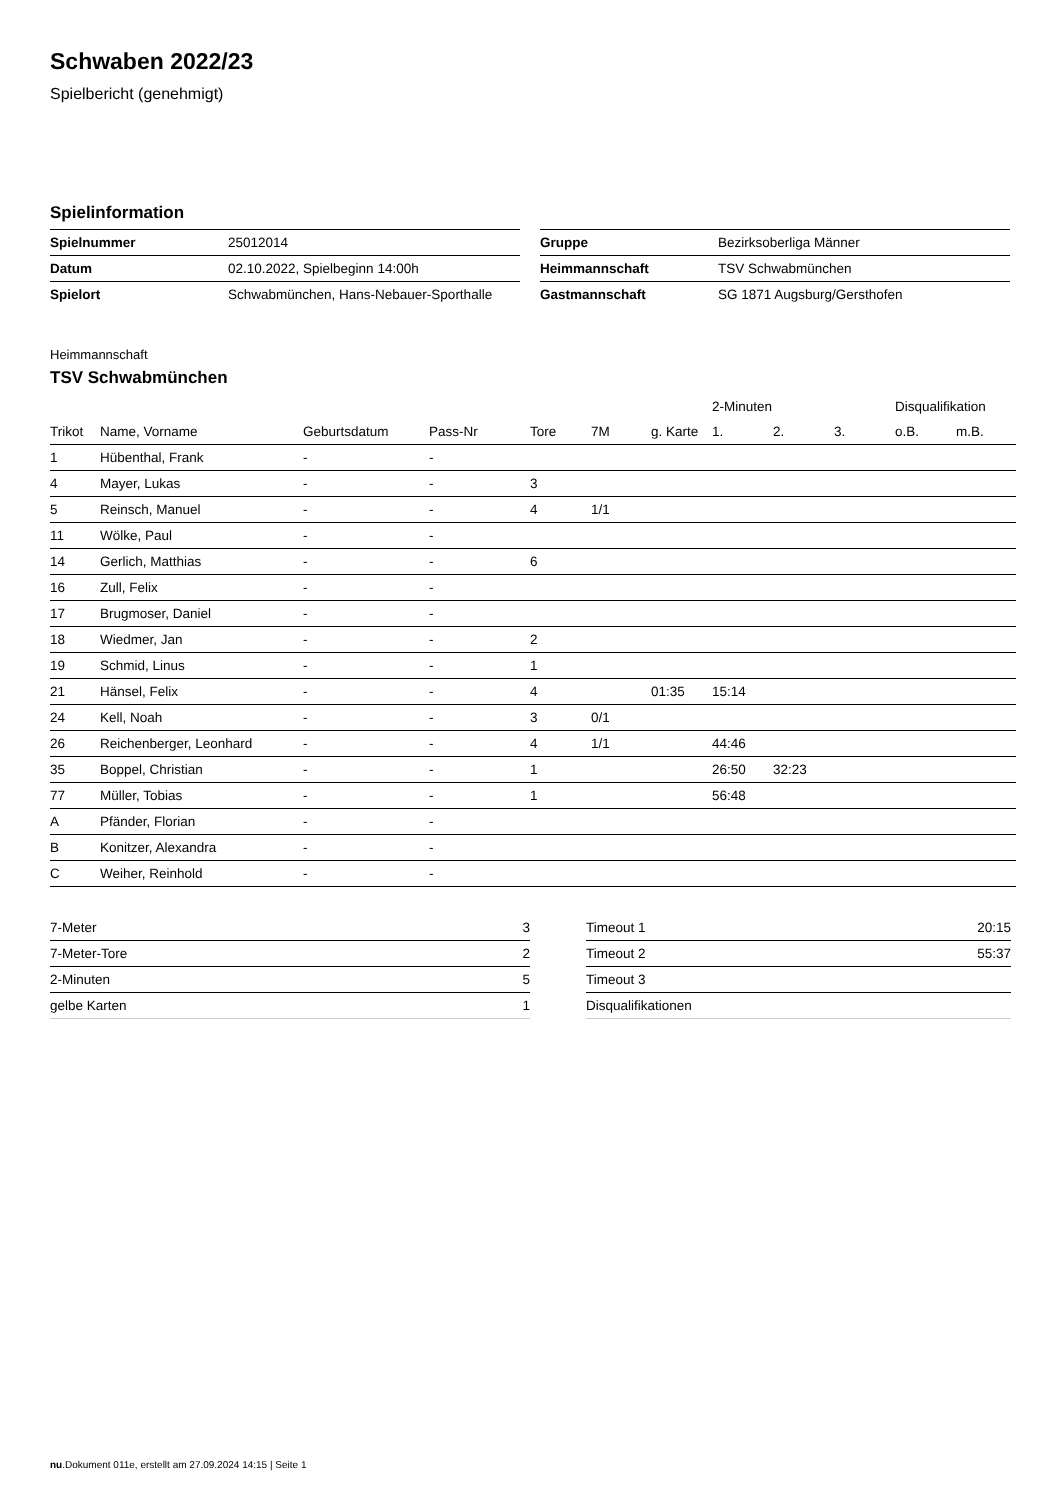Schwaben 2022/23
Spielbericht (genehmigt)
Spielinformation
| Spielnummer | 25012014 |
| Datum | 02.10.2022, Spielbeginn 14:00h |
| Spielort | Schwabmünchen, Hans-Nebauer-Sporthalle |
| Gruppe | Bezirksoberliga Männer |
| Heimmannschaft | TSV Schwabmünchen |
| Gastmannschaft | SG 1871 Augsburg/Gersthofen |
Heimmannschaft
TSV Schwabmünchen
| | | | | | | | 2-Minuten | | | Disqualifikation | |
| --- | --- | --- | --- | --- | --- | --- | --- | --- | --- | --- | --- |
| Trikot | Name, Vorname | Geburtsdatum | Pass-Nr | Tore | 7M | g. Karte | 1. | 2. | 3. | o.B. | m.B. |
| 1 | Hübenthal, Frank | - | - | | | | | | | | |
| 4 | Mayer, Lukas | - | - | 3 | | | | | | | |
| 5 | Reinsch, Manuel | - | - | 4 | 1/1 | | | | | | |
| 11 | Wölke, Paul | - | - | | | | | | | | |
| 14 | Gerlich, Matthias | - | - | 6 | | | | | | | |
| 16 | Zull, Felix | - | - | | | | | | | | |
| 17 | Brugmoser, Daniel | - | - | | | | | | | | |
| 18 | Wiedmer, Jan | - | - | 2 | | | | | | | |
| 19 | Schmid, Linus | - | - | 1 | | | | | | | |
| 21 | Hänsel, Felix | - | - | 4 | | 01:35 | 15:14 | | | | |
| 24 | Kell, Noah | - | - | 3 | 0/1 | | | | | | |
| 26 | Reichenberger, Leonhard | - | - | 4 | 1/1 | | 44:46 | | | | |
| 35 | Boppel, Christian | - | - | 1 | | | 26:50 | 32:23 | | | |
| 77 | Müller, Tobias | - | - | 1 | | | 56:48 | | | | |
| A | Pfänder, Florian | - | - | | | | | | | | |
| B | Konitzer, Alexandra | - | - | | | | | | | | |
| C | Weiher, Reinhold | - | - | | | | | | | | |
| 7-Meter | 3 |
| 7-Meter-Tore | 2 |
| 2-Minuten | 5 |
| gelbe Karten | 1 |
| Timeout 1 | 20:15 |
| Timeout 2 | 55:37 |
| Timeout 3 | |
| Disqualifikationen | |
nu.Dokument 011e, erstellt am 27.09.2024 14:15 | Seite 1